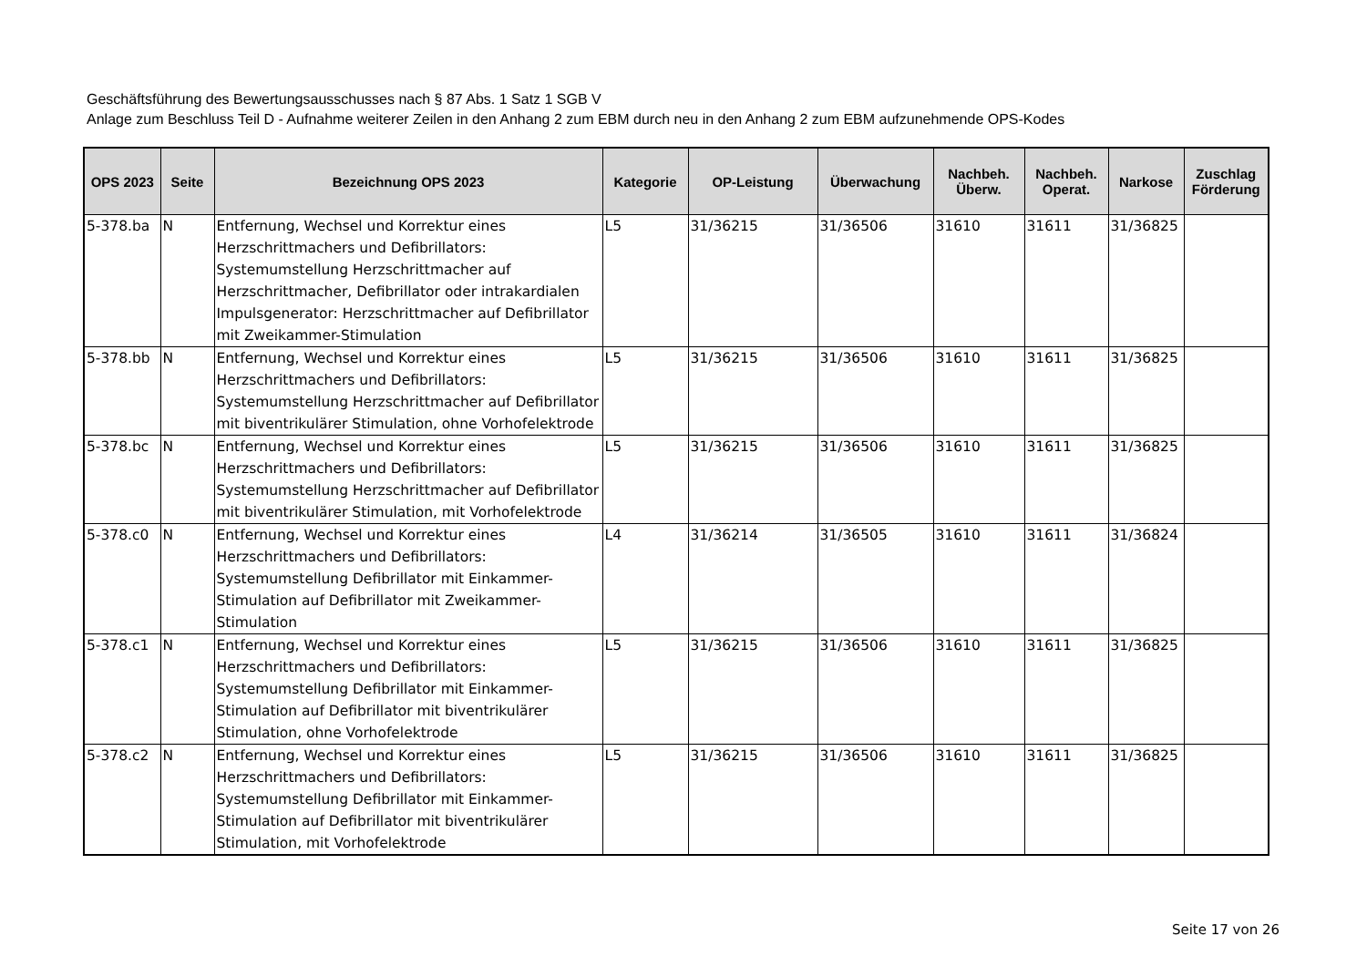Geschäftsführung des Bewertungsausschusses nach § 87 Abs. 1 Satz 1 SGB V
Anlage zum Beschluss Teil D - Aufnahme weiterer Zeilen in den Anhang 2 zum EBM durch neu in den Anhang 2 zum EBM aufzunehmende OPS-Kodes
| OPS 2023 | Seite | Bezeichnung OPS 2023 | Kategorie | OP-Leistung | Überwachung | Nachbeh. Überw. | Nachbeh. Operat. | Narkose | Zuschlag Förderung |
| --- | --- | --- | --- | --- | --- | --- | --- | --- | --- |
| 5-378.ba | N | Entfernung, Wechsel und Korrektur eines Herzschrittmachers und Defibrillators: Systemumstellung Herzschrittmacher auf Herzschrittmacher, Defibrillator oder intrakardialen Impulsgenerator: Herzschrittmacher auf Defibrillator mit Zweikammer-Stimulation | L5 | 31/36215 | 31/36506 | 31610 | 31611 | 31/36825 | |
| 5-378.bb | N | Entfernung, Wechsel und Korrektur eines Herzschrittmachers und Defibrillators: Systemumstellung Herzschrittmacher auf Defibrillator mit biventrikulärer Stimulation, ohne Vorhofelektrode | L5 | 31/36215 | 31/36506 | 31610 | 31611 | 31/36825 | |
| 5-378.bc | N | Entfernung, Wechsel und Korrektur eines Herzschrittmachers und Defibrillators: Systemumstellung Herzschrittmacher auf Defibrillator mit biventrikulärer Stimulation, mit Vorhofelektrode | L5 | 31/36215 | 31/36506 | 31610 | 31611 | 31/36825 | |
| 5-378.c0 | N | Entfernung, Wechsel und Korrektur eines Herzschrittmachers und Defibrillators: Systemumstellung Defibrillator mit Einkammer-Stimulation auf Defibrillator mit Zweikammer-Stimulation | L4 | 31/36214 | 31/36505 | 31610 | 31611 | 31/36824 | |
| 5-378.c1 | N | Entfernung, Wechsel und Korrektur eines Herzschrittmachers und Defibrillators: Systemumstellung Defibrillator mit Einkammer-Stimulation auf Defibrillator mit biventrikulärer Stimulation, ohne Vorhofelektrode | L5 | 31/36215 | 31/36506 | 31610 | 31611 | 31/36825 | |
| 5-378.c2 | N | Entfernung, Wechsel und Korrektur eines Herzschrittmachers und Defibrillators: Systemumstellung Defibrillator mit Einkammer-Stimulation auf Defibrillator mit biventrikulärer Stimulation, mit Vorhofelektrode | L5 | 31/36215 | 31/36506 | 31610 | 31611 | 31/36825 | |
Seite 17 von 26